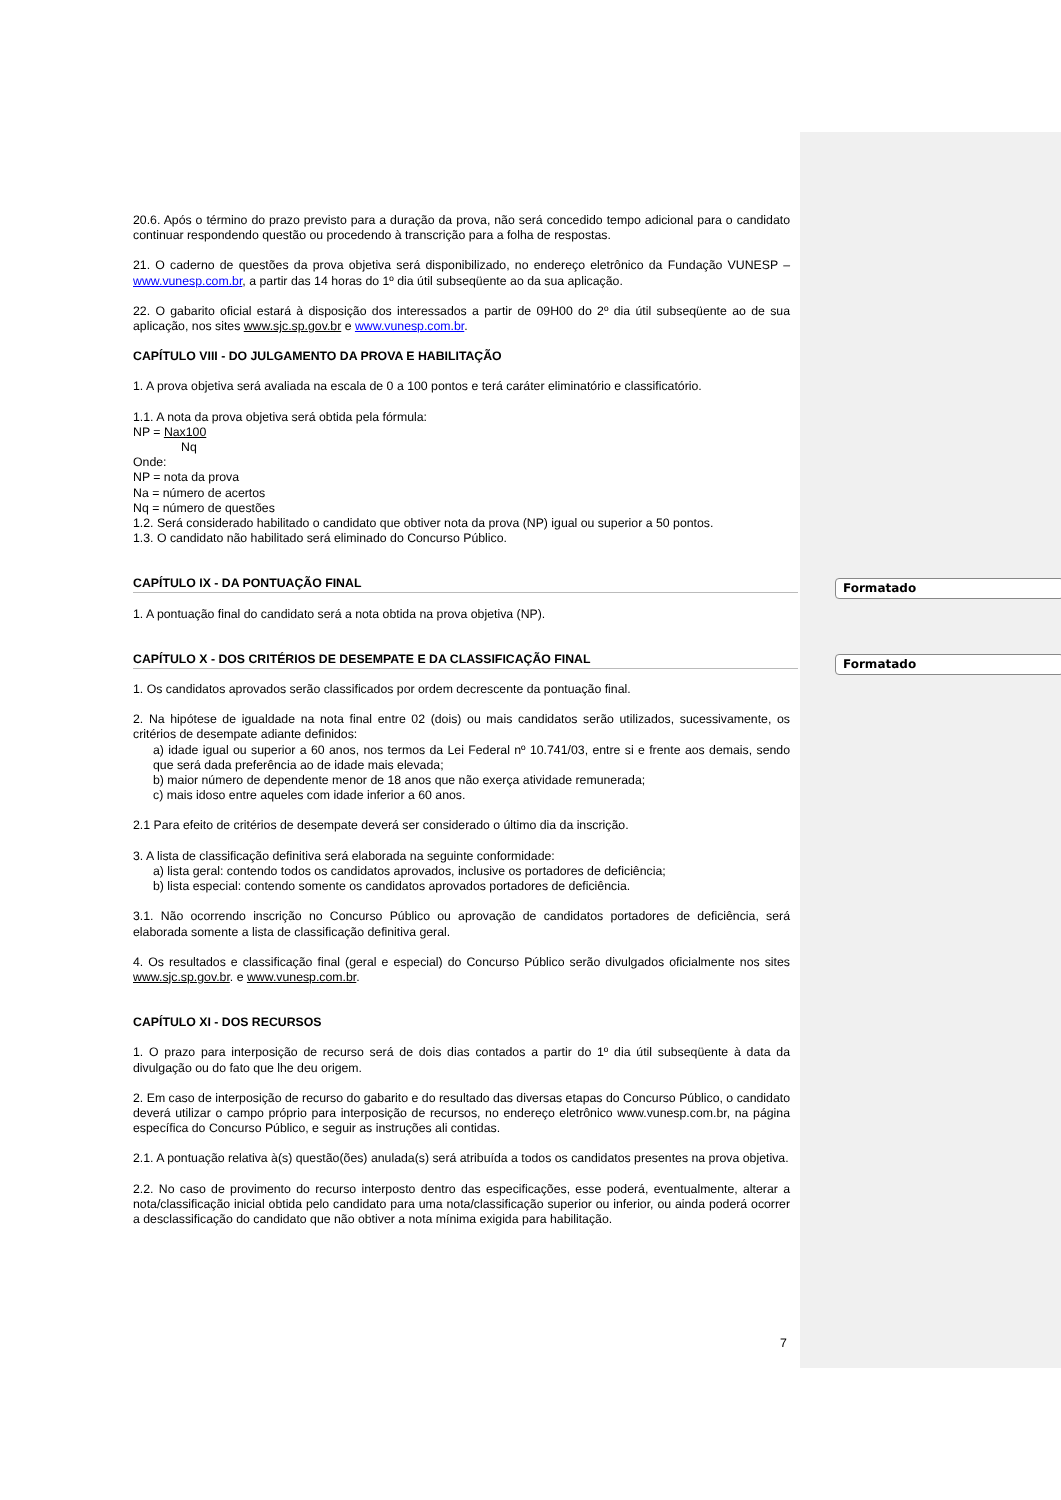Formatado
Formatado
20.6. Após o término do prazo previsto para a duração da prova, não será concedido tempo adicional para o candidato continuar respondendo questão ou procedendo à transcrição para a folha de respostas.
21. O caderno de questões da prova objetiva será disponibilizado, no endereço eletrônico da Fundação VUNESP – www.vunesp.com.br, a partir das 14 horas do 1º dia útil subseqüente ao da sua aplicação.
22. O gabarito oficial estará à disposição dos interessados a partir de 09H00 do 2º dia útil subseqüente ao de sua aplicação, nos sites www.sjc.sp.gov.br e www.vunesp.com.br.
CAPÍTULO VIII - DO JULGAMENTO DA PROVA E HABILITAÇÃO
1. A prova objetiva será avaliada na escala de 0 a 100 pontos e terá caráter eliminatório e classificatório.
1.1. A nota da prova objetiva será obtida pela fórmula:
NP = Nax100
Nq
Onde:
NP = nota da prova
Na = número de acertos
Nq = número de questões
1.2. Será considerado habilitado o candidato que obtiver nota da prova (NP) igual ou superior a 50 pontos.
1.3. O candidato não habilitado será eliminado do Concurso Público.
CAPÍTULO IX - DA PONTUAÇÃO FINAL
1. A pontuação final do candidato será a nota obtida na prova objetiva (NP).
CAPÍTULO X - DOS CRITÉRIOS DE DESEMPATE E DA CLASSIFICAÇÃO FINAL
1. Os candidatos aprovados serão classificados por ordem decrescente da pontuação final.
2. Na hipótese de igualdade na nota final entre 02 (dois) ou mais candidatos serão utilizados, sucessivamente, os critérios de desempate adiante definidos:
a) idade igual ou superior a 60 anos, nos termos da Lei Federal nº 10.741/03, entre si e frente aos demais, sendo que será dada preferência ao de idade mais elevada;
b) maior número de dependente menor de 18 anos que não exerça atividade remunerada;
c) mais idoso entre aqueles com idade inferior a 60 anos.
2.1 Para efeito de critérios de desempate deverá ser considerado o último dia da inscrição.
3. A lista de classificação definitiva será elaborada na seguinte conformidade:
a) lista geral: contendo todos os candidatos aprovados, inclusive os portadores de deficiência;
b) lista especial: contendo somente os candidatos aprovados portadores de deficiência.
3.1. Não ocorrendo inscrição no Concurso Público ou aprovação de candidatos portadores de deficiência, será elaborada somente a lista de classificação definitiva geral.
4. Os resultados e classificação final (geral e especial) do Concurso Público serão divulgados oficialmente nos sites www.sjc.sp.gov.br. e www.vunesp.com.br.
CAPÍTULO XI - DOS RECURSOS
1. O prazo para interposição de recurso será de dois dias contados a partir do 1º dia útil subseqüente à data da divulgação ou do fato que lhe deu origem.
2. Em caso de interposição de recurso do gabarito e do resultado das diversas etapas do Concurso Público, o candidato deverá utilizar o campo próprio para interposição de recursos, no endereço eletrônico www.vunesp.com.br, na página específica do Concurso Público, e seguir as instruções ali contidas.
2.1. A pontuação relativa à(s) questão(ões) anulada(s) será atribuída a todos os candidatos presentes na prova objetiva.
2.2. No caso de provimento do recurso interposto dentro das especificações, esse poderá, eventualmente, alterar a nota/classificação inicial obtida pelo candidato para uma nota/classificação superior ou inferior, ou ainda poderá ocorrer a desclassificação do candidato que não obtiver a nota mínima exigida para habilitação.
7